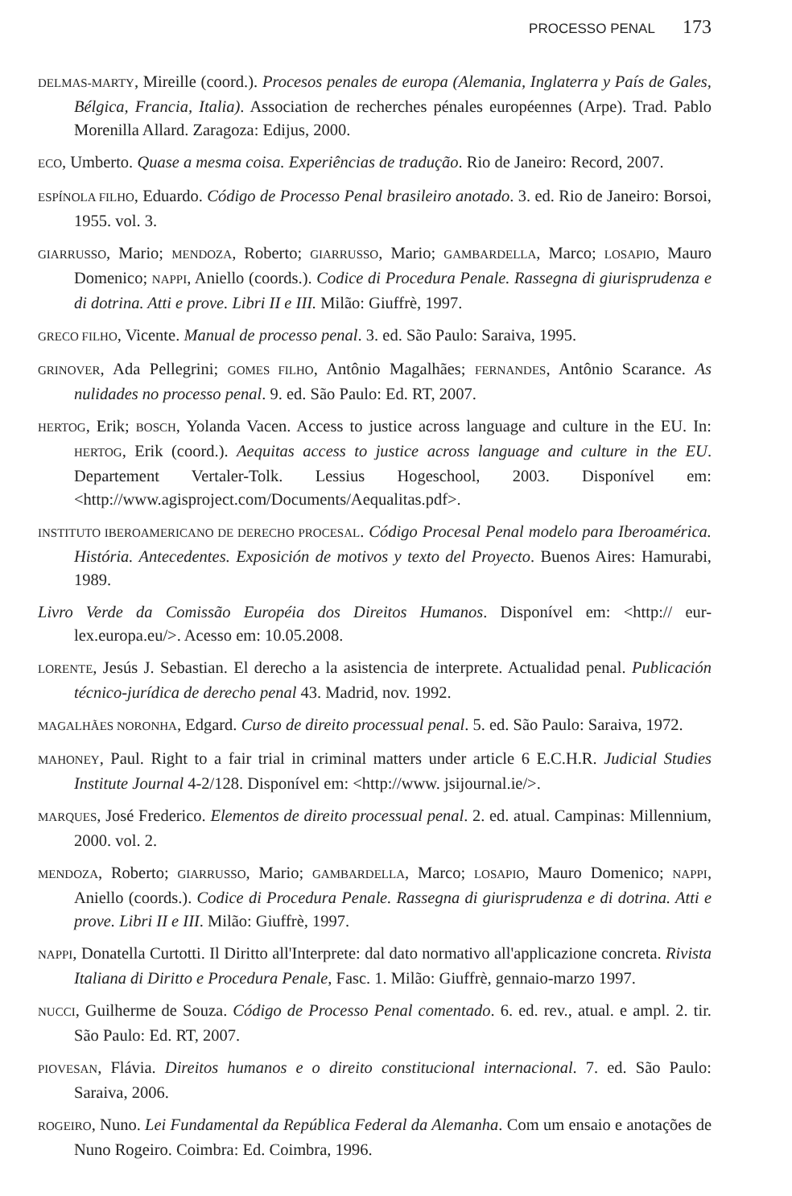PROCESSO PENAL 173
DELMAS-MARTY, Mireille (coord.). Procesos penales de europa (Alemania, Inglaterra y País de Gales, Bélgica, Francia, Italia). Association de recherches pénales européennes (Arpe). Trad. Pablo Morenilla Allard. Zaragoza: Edijus, 2000.
ECO, Umberto. Quase a mesma coisa. Experiências de tradução. Rio de Janeiro: Record, 2007.
ESPÍNOLA FILHO, Eduardo. Código de Processo Penal brasileiro anotado. 3. ed. Rio de Janeiro: Borsoi, 1955. vol. 3.
GIARRUSSO, Mario; MENDOZA, Roberto; GIARRUSSO, Mario; GAMBARDELLA, Marco; LOSAPIO, Mauro Domenico; NAPPI, Aniello (coords.). Codice di Procedura Penale. Rassegna di giurisprudenza e di dotrina. Atti e prove. Libri II e III. Milão: Giuffrè, 1997.
GRECO FILHO, Vicente. Manual de processo penal. 3. ed. São Paulo: Saraiva, 1995.
GRINOVER, Ada Pellegrini; GOMES FILHO, Antônio Magalhães; FERNANDES, Antônio Scarance. As nulidades no processo penal. 9. ed. São Paulo: Ed. RT, 2007.
HERTOG, Erik; BOSCH, Yolanda Vacen. Access to justice across language and culture in the EU. In: HERTOG, Erik (coord.). Aequitas access to justice across language and culture in the EU. Departement Vertaler-Tolk. Lessius Hogeschool, 2003. Disponível em: <http://www.agisproject.com/Documents/Aequalitas.pdf>.
INSTITUTO IBEROAMERICANO DE DERECHO PROCESAL. Código Procesal Penal modelo para Iberoamérica. História. Antecedentes. Exposición de motivos y texto del Proyecto. Buenos Aires: Hamurabi, 1989.
Livro Verde da Comissão Européia dos Direitos Humanos. Disponível em: <http:// eur-lex.europa.eu/>. Acesso em: 10.05.2008.
LORENTE, Jesús J. Sebastian. El derecho a la asistencia de interprete. Actualidad penal. Publicación técnico-jurídica de derecho penal 43. Madrid, nov. 1992.
MAGALHÃES NORONHA, Edgard. Curso de direito processual penal. 5. ed. São Paulo: Saraiva, 1972.
MAHONEY, Paul. Right to a fair trial in criminal matters under article 6 E.C.H.R. Judicial Studies Institute Journal 4-2/128. Disponível em: <http://www. jsijournal.ie/>.
MARQUES, José Frederico. Elementos de direito processual penal. 2. ed. atual. Campinas: Millennium, 2000. vol. 2.
MENDOZA, Roberto; GIARRUSSO, Mario; GAMBARDELLA, Marco; LOSAPIO, Mauro Domenico; NAPPI, Aniello (coords.). Codice di Procedura Penale. Rassegna di giurisprudenza e di dotrina. Atti e prove. Libri II e III. Milão: Giuffrè, 1997.
NAPPI, Donatella Curtotti. Il Diritto all'Interprete: dal dato normativo all'applicazione concreta. Rivista Italiana di Diritto e Procedura Penale, Fasc. 1. Milão: Giuffrè, gennaio-marzo 1997.
NUCCI, Guilherme de Souza. Código de Processo Penal comentado. 6. ed. rev., atual. e ampl. 2. tir. São Paulo: Ed. RT, 2007.
PIOVESAN, Flávia. Direitos humanos e o direito constitucional internacional. 7. ed. São Paulo: Saraiva, 2006.
ROGEIRO, Nuno. Lei Fundamental da República Federal da Alemanha. Com um ensaio e anotações de Nuno Rogeiro. Coimbra: Ed. Coimbra, 1996.